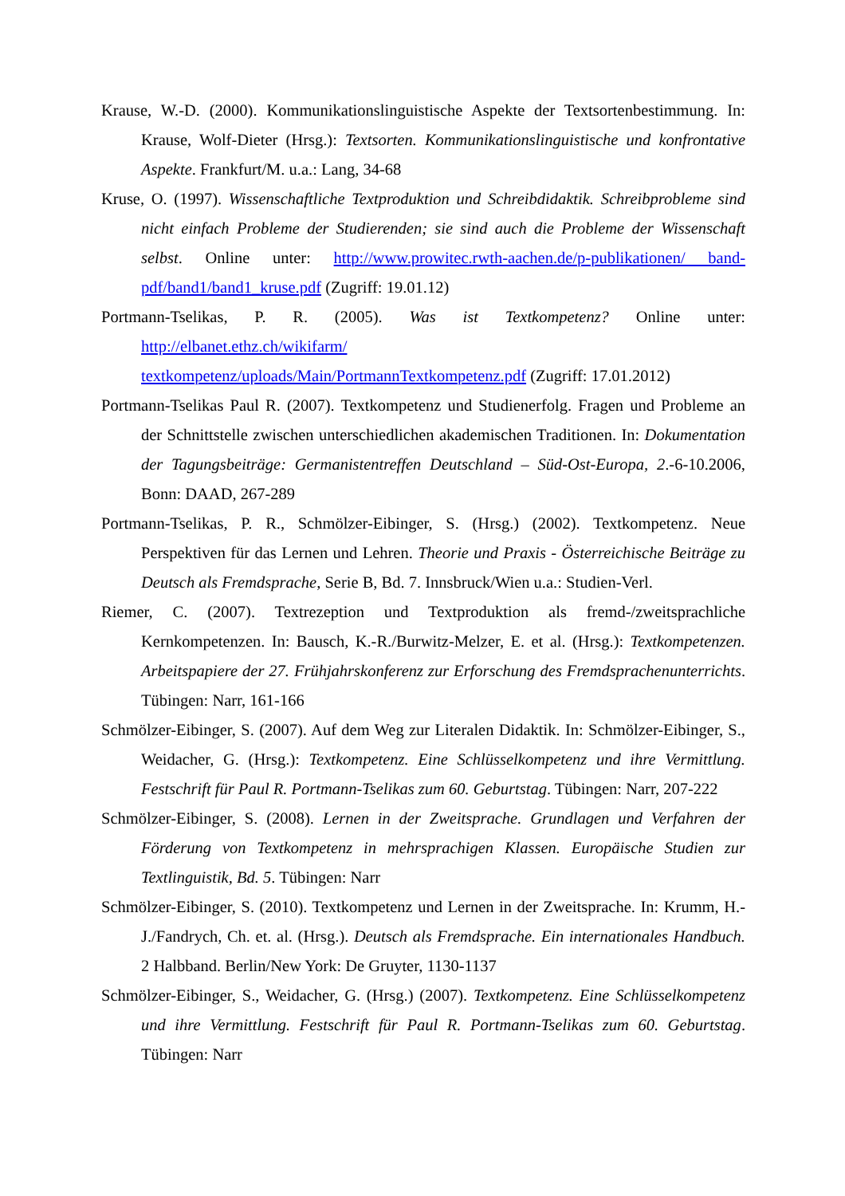Krause, W.-D. (2000). Kommunikationslinguistische Aspekte der Textsortenbestimmung. In: Krause, Wolf-Dieter (Hrsg.): Textsorten. Kommunikationslinguistische und konfrontative Aspekte. Frankfurt/M. u.a.: Lang, 34-68
Kruse, O. (1997). Wissenschaftliche Textproduktion und Schreibdidaktik. Schreibprobleme sind nicht einfach Probleme der Studierenden; sie sind auch die Probleme der Wissenschaft selbst. Online unter: http://www.prowitec.rwth-aachen.de/p-publikationen/ band-pdf/band1/band1_kruse.pdf (Zugriff: 19.01.12)
Portmann-Tselikas, P. R. (2005). Was ist Textkompetenz? Online unter: http://elbanet.ethz.ch/wikifarm/
textkompetenz/uploads/Main/PortmannTextkompetenz.pdf (Zugriff: 17.01.2012)
Portmann-Tselikas Paul R. (2007). Textkompetenz und Studienerfolg. Fragen und Probleme an der Schnittstelle zwischen unterschiedlichen akademischen Traditionen. In: Dokumentation der Tagungsbeiträge: Germanistentreffen Deutschland – Süd-Ost-Europa, 2.-6-10.2006, Bonn: DAAD, 267-289
Portmann-Tselikas, P. R., Schmölzer-Eibinger, S. (Hrsg.) (2002). Textkompetenz. Neue Perspektiven für das Lernen und Lehren. Theorie und Praxis - Österreichische Beiträge zu Deutsch als Fremdsprache, Serie B, Bd. 7. Innsbruck/Wien u.a.: Studien-Verl.
Riemer, C. (2007). Textrezeption und Textproduktion als fremd-/zweitsprachliche Kernkompetenzen. In: Bausch, K.-R./Burwitz-Melzer, E. et al. (Hrsg.): Textkompetenzen. Arbeitspapiere der 27. Frühjahrskonferenz zur Erforschung des Fremdsprachenunterrichts. Tübingen: Narr, 161-166
Schmölzer-Eibinger, S. (2007). Auf dem Weg zur Literalen Didaktik. In: Schmölzer-Eibinger, S., Weidacher, G. (Hrsg.): Textkompetenz. Eine Schlüsselkompetenz und ihre Vermittlung. Festschrift für Paul R. Portmann-Tselikas zum 60. Geburtstag. Tübingen: Narr, 207-222
Schmölzer-Eibinger, S. (2008). Lernen in der Zweitsprache. Grundlagen und Verfahren der Förderung von Textkompetenz in mehrsprachigen Klassen. Europäische Studien zur Textlinguistik, Bd. 5. Tübingen: Narr
Schmölzer-Eibinger, S. (2010). Textkompetenz und Lernen in der Zweitsprache. In: Krumm, H.-J./Fandrych, Ch. et. al. (Hrsg.). Deutsch als Fremdsprache. Ein internationales Handbuch. 2 Halbband. Berlin/New York: De Gruyter, 1130-1137
Schmölzer-Eibinger, S., Weidacher, G. (Hrsg.) (2007). Textkompetenz. Eine Schlüsselkompetenz und ihre Vermittlung. Festschrift für Paul R. Portmann-Tselikas zum 60. Geburtstag. Tübingen: Narr